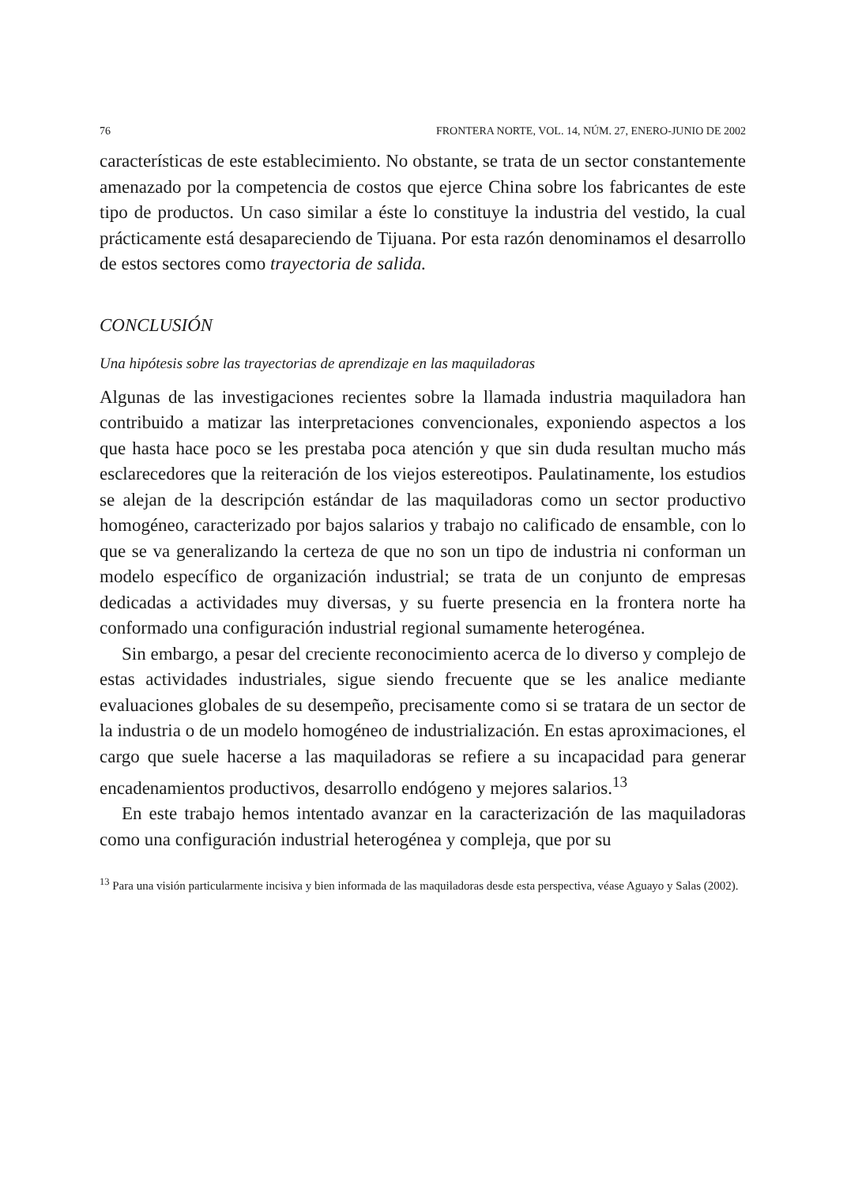76 FRONTERA NORTE, VOL. 14, NÚM. 27, ENERO-JUNIO DE 2002
características de este establecimiento. No obstante, se trata de un sector constantemente amenazado por la competencia de costos que ejerce China sobre los fabricantes de este tipo de productos. Un caso similar a éste lo constituye la industria del vestido, la cual prácticamente está desapareciendo de Tijuana. Por esta razón denominamos el desarrollo de estos sectores como trayectoria de salida.
CONCLUSIÓN
Una hipótesis sobre las trayectorias de aprendizaje en las maquiladoras
Algunas de las investigaciones recientes sobre la llamada industria maquiladora han contribuido a matizar las interpretaciones convencionales, exponiendo aspectos a los que hasta hace poco se les prestaba poca atención y que sin duda resultan mucho más esclarecedores que la reiteración de los viejos estereotipos. Paulatinamente, los estudios se alejan de la descripción estándar de las maquiladoras como un sector productivo homogéneo, caracterizado por bajos salarios y trabajo no calificado de ensamble, con lo que se va generalizando la certeza de que no son un tipo de industria ni conforman un modelo específico de organización industrial; se trata de un conjunto de empresas dedicadas a actividades muy diversas, y su fuerte presencia en la frontera norte ha conformado una configuración industrial regional sumamente heterogénea.
Sin embargo, a pesar del creciente reconocimiento acerca de lo diverso y complejo de estas actividades industriales, sigue siendo frecuente que se les analice mediante evaluaciones globales de su desempeño, precisamente como si se tratara de un sector de la industria o de un modelo homogéneo de industrialización. En estas aproximaciones, el cargo que suele hacerse a las maquiladoras se refiere a su incapacidad para generar encadenamientos productivos, desarrollo endógeno y mejores salarios.<sup>13</sup>
En este trabajo hemos intentado avanzar en la caracterización de las maquiladoras como una configuración industrial heterogénea y compleja, que por su
<sup>13</sup> Para una visión particularmente incisiva y bien informada de las maquiladoras desde esta perspectiva, véase Aguayo y Salas (2002).